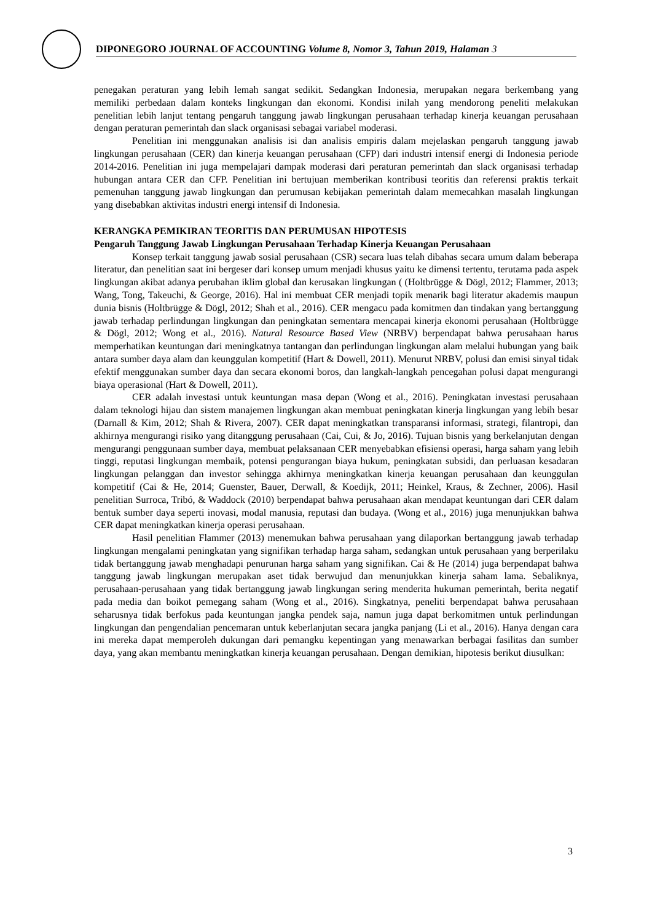DIPONEGORO JOURNAL OF ACCOUNTING Volume 8, Nomor 3, Tahun 2019, Halaman 3
penegakan peraturan yang lebih lemah sangat sedikit. Sedangkan Indonesia, merupakan negara berkembang yang memiliki perbedaan dalam konteks lingkungan dan ekonomi. Kondisi inilah yang mendorong peneliti melakukan penelitian lebih lanjut tentang pengaruh tanggung jawab lingkungan perusahaan terhadap kinerja keuangan perusahaan dengan peraturan pemerintah dan slack organisasi sebagai variabel moderasi.
Penelitian ini menggunakan analisis isi dan analisis empiris dalam mejelaskan pengaruh tanggung jawab lingkungan perusahaan (CER) dan kinerja keuangan perusahaan (CFP) dari industri intensif energi di Indonesia periode 2014-2016. Penelitian ini juga mempelajari dampak moderasi dari peraturan pemerintah dan slack organisasi terhadap hubungan antara CER dan CFP. Penelitian ini bertujuan memberikan kontribusi teoritis dan referensi praktis terkait pemenuhan tanggung jawab lingkungan dan perumusan kebijakan pemerintah dalam memecahkan masalah lingkungan yang disebabkan aktivitas industri energi intensif di Indonesia.
KERANGKA PEMIKIRAN TEORITIS DAN PERUMUSAN HIPOTESIS
Pengaruh Tanggung Jawab Lingkungan Perusahaan Terhadap Kinerja Keuangan Perusahaan
Konsep terkait tanggung jawab sosial perusahaan (CSR) secara luas telah dibahas secara umum dalam beberapa literatur, dan penelitian saat ini bergeser dari konsep umum menjadi khusus yaitu ke dimensi tertentu, terutama pada aspek lingkungan akibat adanya perubahan iklim global dan kerusakan lingkungan ( (Holtbrügge & Dögl, 2012; Flammer, 2013; Wang, Tong, Takeuchi, & George, 2016). Hal ini membuat CER menjadi topik menarik bagi literatur akademis maupun dunia bisnis (Holtbrügge & Dögl, 2012; Shah et al., 2016). CER mengacu pada komitmen dan tindakan yang bertanggung jawab terhadap perlindungan lingkungan dan peningkatan sementara mencapai kinerja ekonomi perusahaan (Holtbrügge & Dögl, 2012; Wong et al., 2016). Natural Resource Based View (NRBV) berpendapat bahwa perusahaan harus memperhatikan keuntungan dari meningkatnya tantangan dan perlindungan lingkungan alam melalui hubungan yang baik antara sumber daya alam dan keunggulan kompetitif (Hart & Dowell, 2011). Menurut NRBV, polusi dan emisi sinyal tidak efektif menggunakan sumber daya dan secara ekonomi boros, dan langkah-langkah pencegahan polusi dapat mengurangi biaya operasional (Hart & Dowell, 2011).
CER adalah investasi untuk keuntungan masa depan (Wong et al., 2016). Peningkatan investasi perusahaan dalam teknologi hijau dan sistem manajemen lingkungan akan membuat peningkatan kinerja lingkungan yang lebih besar (Darnall & Kim, 2012; Shah & Rivera, 2007). CER dapat meningkatkan transparansi informasi, strategi, filantropi, dan akhirnya mengurangi risiko yang ditanggung perusahaan (Cai, Cui, & Jo, 2016). Tujuan bisnis yang berkelanjutan dengan mengurangi penggunaan sumber daya, membuat pelaksanaan CER menyebabkan efisiensi operasi, harga saham yang lebih tinggi, reputasi lingkungan membaik, potensi pengurangan biaya hukum, peningkatan subsidi, dan perluasan kesadaran lingkungan pelanggan dan investor sehingga akhirnya meningkatkan kinerja keuangan perusahaan dan keunggulan kompetitif (Cai & He, 2014; Guenster, Bauer, Derwall, & Koedijk, 2011; Heinkel, Kraus, & Zechner, 2006). Hasil penelitian Surroca, Tribó, & Waddock (2010) berpendapat bahwa perusahaan akan mendapat keuntungan dari CER dalam bentuk sumber daya seperti inovasi, modal manusia, reputasi dan budaya. (Wong et al., 2016) juga menunjukkan bahwa CER dapat meningkatkan kinerja operasi perusahaan.
Hasil penelitian Flammer (2013) menemukan bahwa perusahaan yang dilaporkan bertanggung jawab terhadap lingkungan mengalami peningkatan yang signifikan terhadap harga saham, sedangkan untuk perusahaan yang berperilaku tidak bertanggung jawab menghadapi penurunan harga saham yang signifikan. Cai & He (2014) juga berpendapat bahwa tanggung jawab lingkungan merupakan aset tidak berwujud dan menunjukkan kinerja saham lama. Sebaliknya, perusahaan-perusahaan yang tidak bertanggung jawab lingkungan sering menderita hukuman pemerintah, berita negatif pada media dan boikot pemegang saham (Wong et al., 2016). Singkatnya, peneliti berpendapat bahwa perusahaan seharusnya tidak berfokus pada keuntungan jangka pendek saja, namun juga dapat berkomitmen untuk perlindungan lingkungan dan pengendalian pencemaran untuk keberlanjutan secara jangka panjang (Li et al., 2016). Hanya dengan cara ini mereka dapat memperoleh dukungan dari pemangku kepentingan yang menawarkan berbagai fasilitas dan sumber daya, yang akan membantu meningkatkan kinerja keuangan perusahaan. Dengan demikian, hipotesis berikut diusulkan:
3